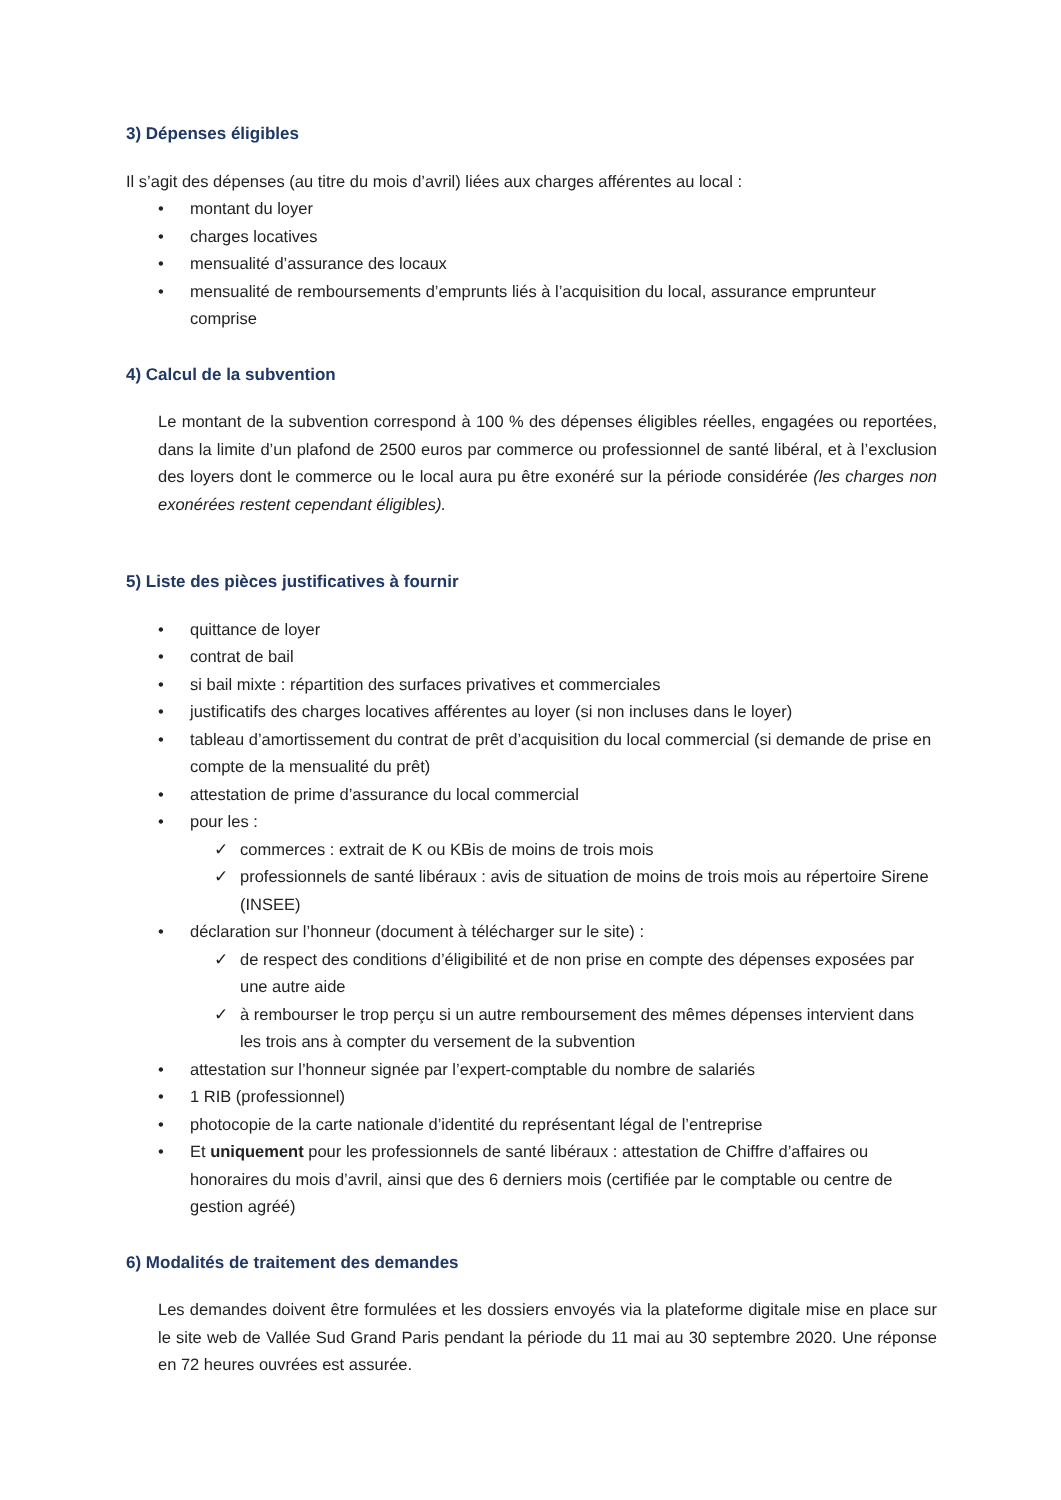3) Dépenses éligibles
Il s’agit des dépenses (au titre du mois d’avril) liées aux charges afférentes au local :
• montant du loyer
• charges locatives
• mensualité d’assurance des locaux
• mensualité de remboursements d’emprunts liés à l’acquisition du local, assurance emprunteur comprise
4) Calcul de la subvention
Le montant de la subvention correspond à 100 % des dépenses éligibles réelles, engagées ou reportées, dans la limite d’un plafond de 2500 euros par commerce ou professionnel de santé libéral, et à l’exclusion des loyers dont le commerce ou le local aura pu être exonéré sur la période considérée (les charges non exonérées restent cependant éligibles).
5) Liste des pièces justificatives à fournir
• quittance de loyer
• contrat de bail
• si bail mixte : répartition des surfaces privatives et commerciales
• justificatifs des charges locatives afférentes au loyer (si non incluses dans le loyer)
• tableau d’amortissement du contrat de prêt d’acquisition du local commercial (si demande de prise en compte de la mensualité du prêt)
• attestation de prime d’assurance du local commercial
• pour les :
✓ commerces : extrait de K ou KBis de moins de trois mois
✓ professionnels de santé libéraux : avis de situation de moins de trois mois au répertoire Sirene (INSEE)
• déclaration sur l’honneur (document à télécharger sur le site) :
✓ de respect des conditions d’éligibilité et de non prise en compte des dépenses exposées par une autre aide
✓ à rembourser le trop perçu si un autre remboursement des mêmes dépenses intervient dans les trois ans à compter du versement de la subvention
• attestation sur l’honneur signée par l’expert-comptable du nombre de salariés
• 1 RIB (professionnel)
• photocopie de la carte nationale d’identité du représentant légal de l’entreprise
• Et uniquement pour les professionnels de santé libéraux : attestation de Chiffre d’affaires ou honoraires du mois d’avril, ainsi que des 6 derniers mois (certifiée par le comptable ou centre de gestion agréé)
6) Modalités de traitement des demandes
Les demandes doivent être formulées et les dossiers envoyés via la plateforme digitale mise en place sur le site web de Vallée Sud Grand Paris pendant la période du 11 mai au 30 septembre 2020. Une réponse en 72 heures ouvrées est assurée.